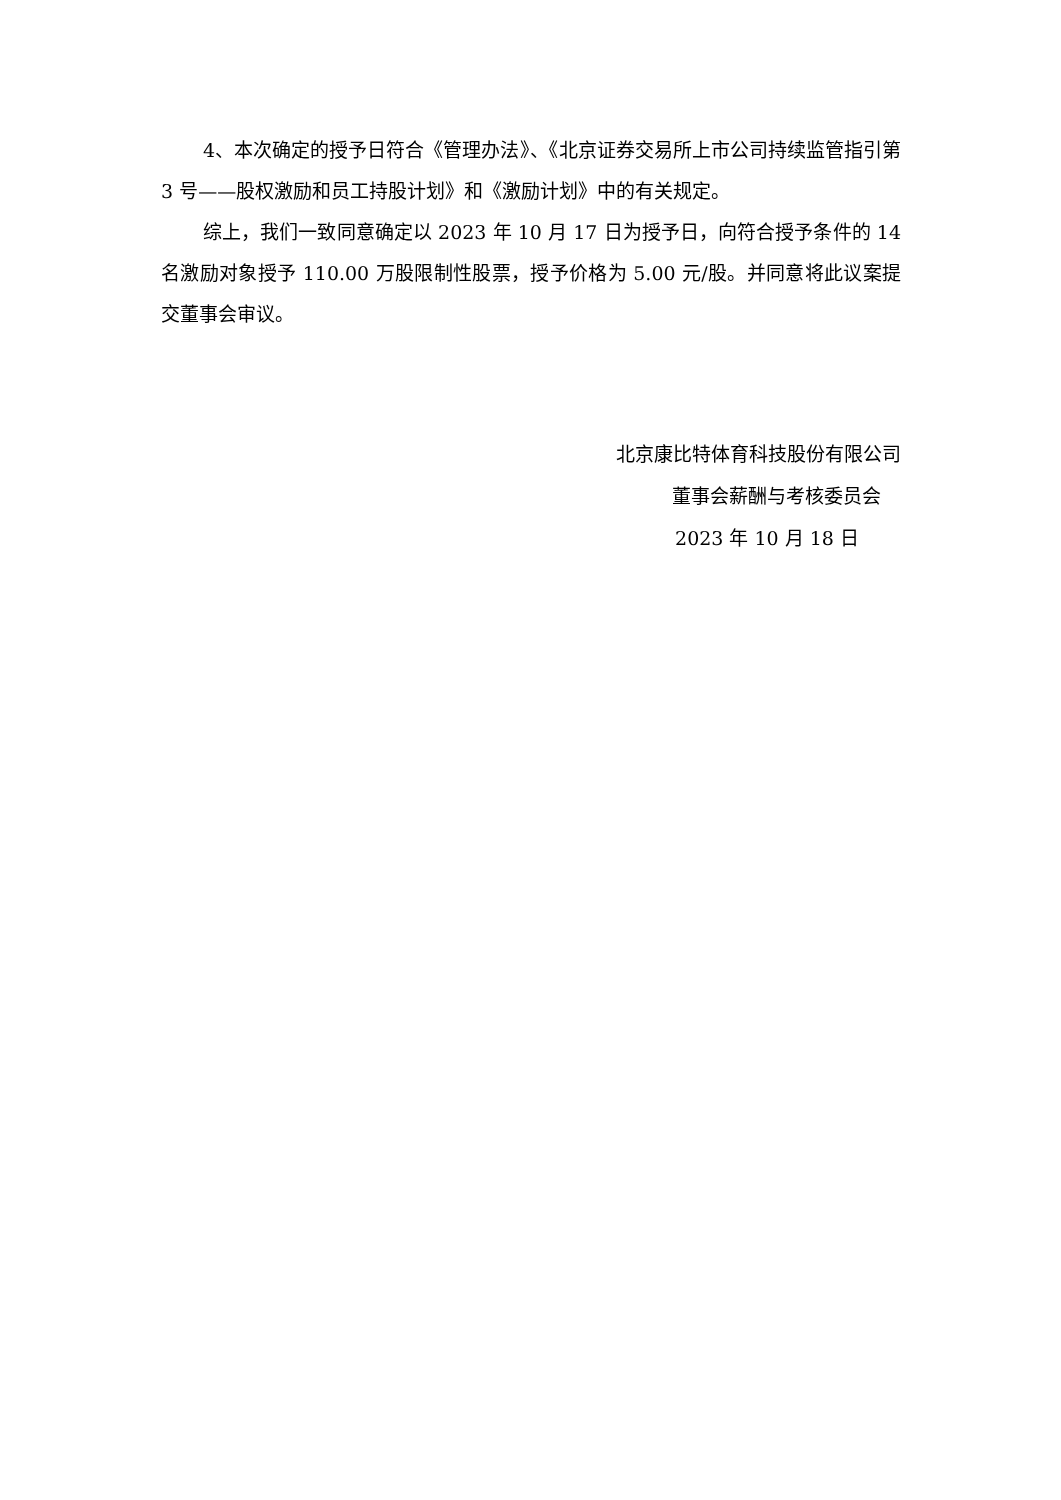4、本次确定的授予日符合《管理办法》、《北京证券交易所上市公司持续监管指引第 3 号——股权激励和员工持股计划》和《激励计划》中的有关规定。
综上，我们一致同意确定以 2023 年 10 月 17 日为授予日，向符合授予条件的 14 名激励对象授予 110.00 万股限制性股票，授予价格为 5.00 元/股。并同意将此议案提交董事会审议。
北京康比特体育科技股份有限公司
董事会薪酬与考核委员会
2023 年 10 月 18 日